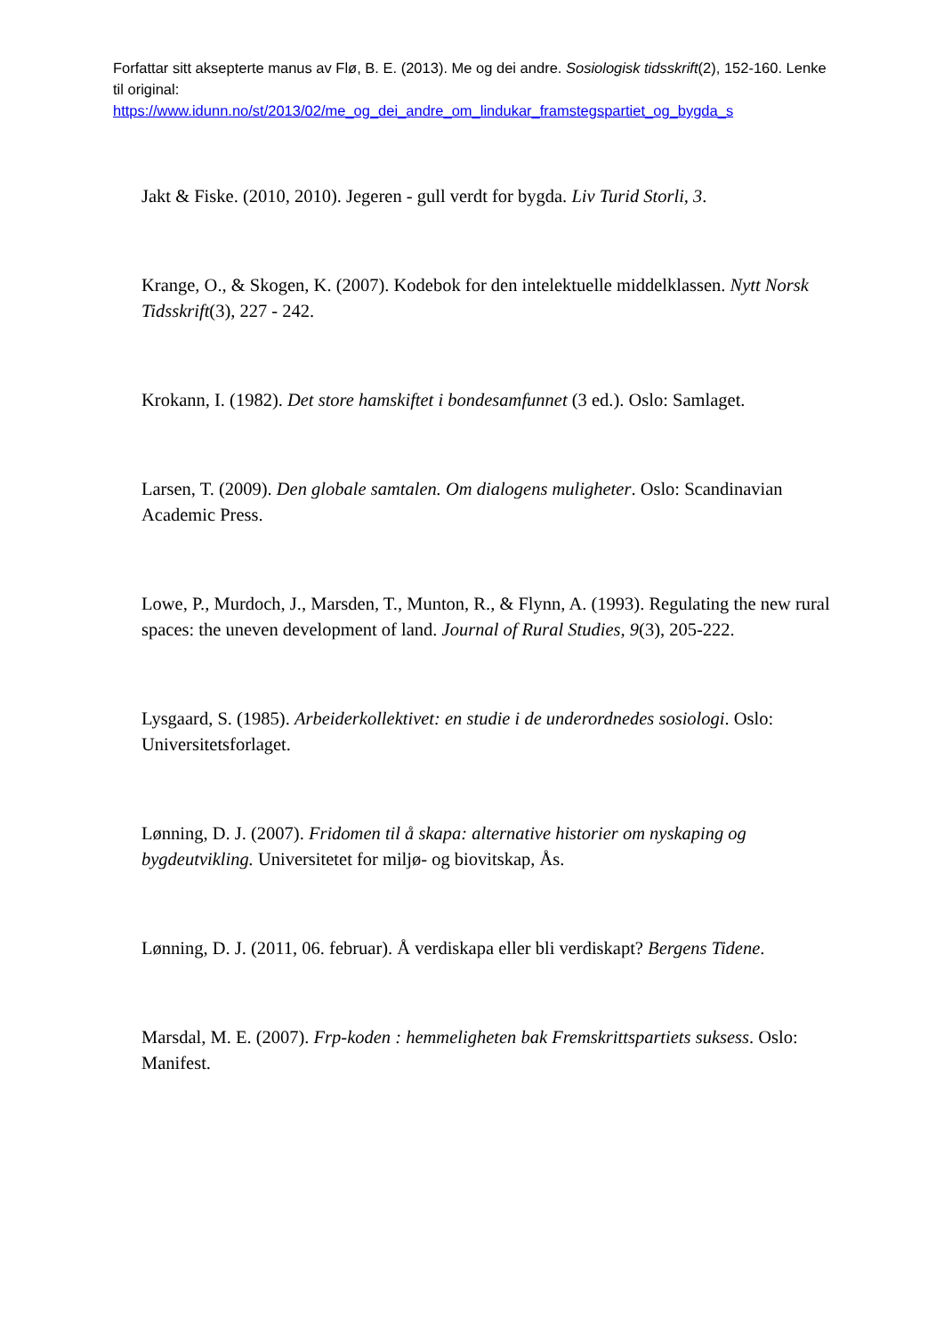Forfattar sitt aksepterte manus av Flø, B. E. (2013). Me og dei andre. Sosiologisk tidsskrift(2), 152-160. Lenke til original:
https://www.idunn.no/st/2013/02/me_og_dei_andre_om_lindukar_framstegspartiet_og_bygda_s
Jakt & Fiske. (2010, 2010). Jegeren - gull verdt for bygda. Liv Turid Storli, 3.
Krange, O., & Skogen, K. (2007). Kodebok for den intelektuelle middelklassen. Nytt Norsk Tidsskrift(3), 227 - 242.
Krokann, I. (1982). Det store hamskiftet i bondesamfunnet (3 ed.). Oslo: Samlaget.
Larsen, T. (2009). Den globale samtalen. Om dialogens muligheter. Oslo: Scandinavian Academic Press.
Lowe, P., Murdoch, J., Marsden, T., Munton, R., & Flynn, A. (1993). Regulating the new rural spaces: the uneven development of land. Journal of Rural Studies, 9(3), 205-222.
Lysgaard, S. (1985). Arbeiderkollektivet: en studie i de underordnedes sosiologi. Oslo: Universitetsforlaget.
Lønning, D. J. (2007). Fridomen til å skapa: alternative historier om nyskaping og bygdeutvikling. Universitetet for miljø- og biovitskap, Ås.
Lønning, D. J. (2011, 06. februar). Å verdiskapa eller bli verdiskapt? Bergens Tidene.
Marsdal, M. E. (2007). Frp-koden : hemmeligheten bak Fremskrittspartiets suksess. Oslo: Manifest.